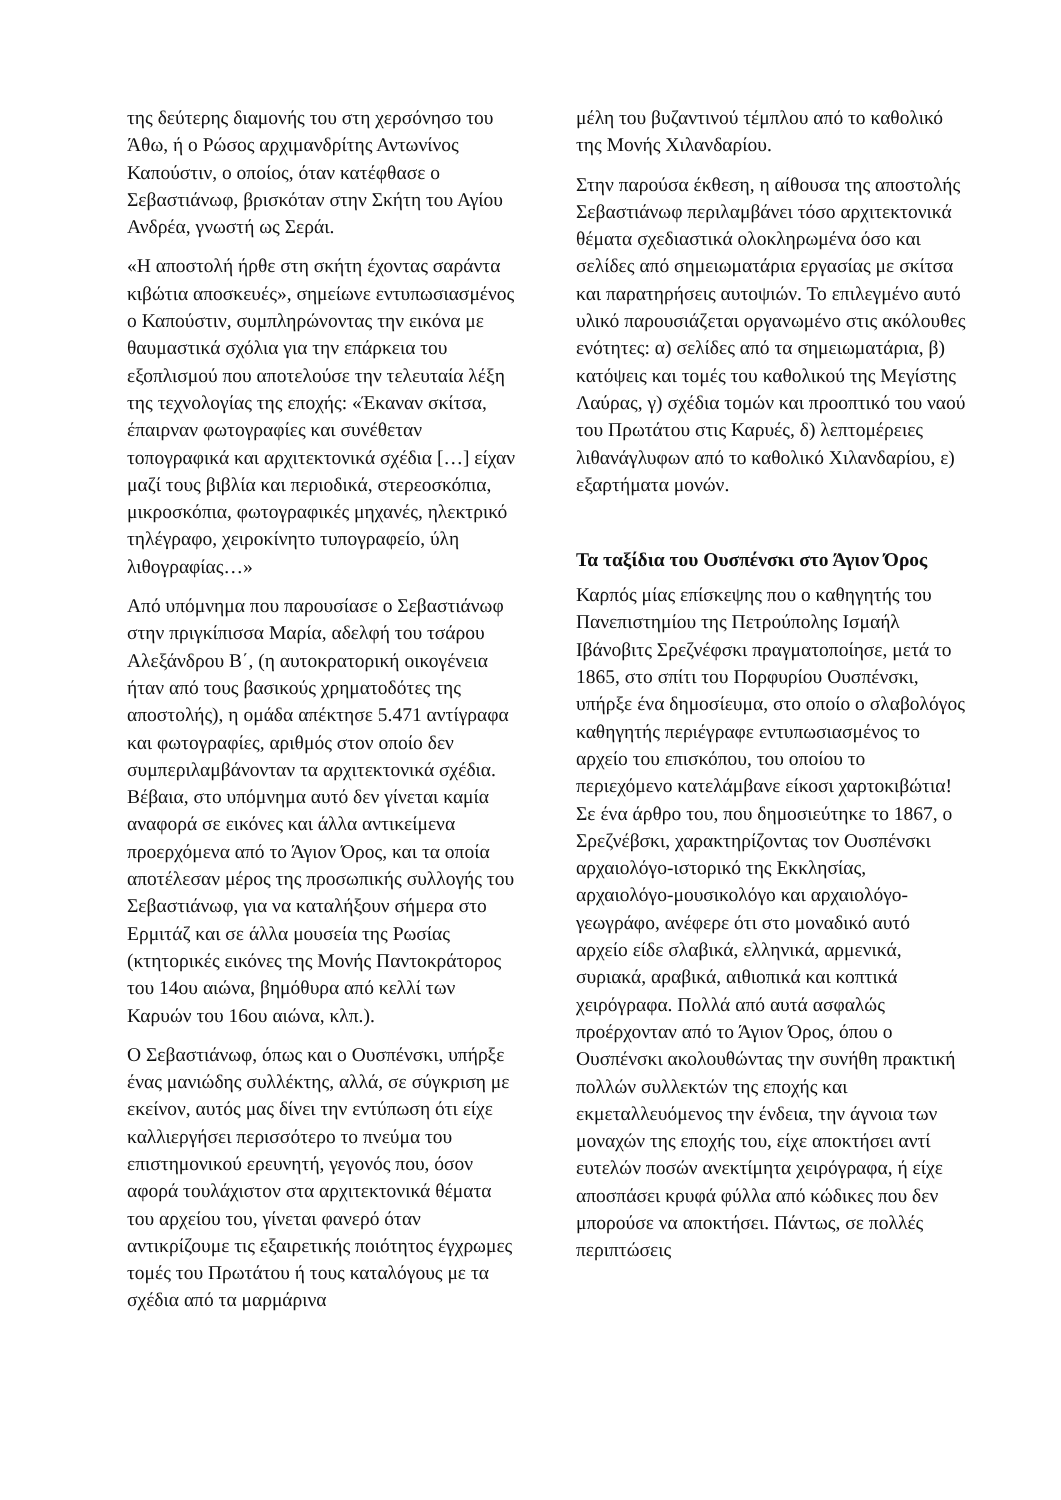της δεύτερης διαμονής του στη χερσόνησο του Άθω, ή ο Ρώσος αρχιμανδρίτης Αντωνίνος Καπούστιν, ο οποίος, όταν κατέφθασε ο Σεβαστιάνωφ, βρισκόταν στην Σκήτη του Αγίου Ανδρέα, γνωστή ως Σεράι.
«Η αποστολή ήρθε στη σκήτη έχοντας σαράντα κιβώτια αποσκευές», σημείωνε εντυπωσιασμένος ο Καπούστιν, συμπληρώνοντας την εικόνα με θαυμαστικά σχόλια για την επάρκεια του εξοπλισμού που αποτελούσε την τελευταία λέξη της τεχνολογίας της εποχής: «Έκαναν σκίτσα, έπαιρναν φωτογραφίες και συνέθεταν τοπογραφικά και αρχιτεκτονικά σχέδια […] είχαν μαζί τους βιβλία και περιοδικά, στερεοσκόπια, μικροσκόπια, φωτογραφικές μηχανές, ηλεκτρικό τηλέγραφο, χειροκίνητο τυπογραφείο, ύλη λιθογραφίας…»
Από υπόμνημα που παρουσίασε ο Σεβαστιάνωφ στην πριγκίπισσα Μαρία, αδελφή του τσάρου Αλεξάνδρου Β΄, (η αυτοκρατορική οικογένεια ήταν από τους βασικούς χρηματοδότες της αποστολής), η ομάδα απέκτησε 5.471 αντίγραφα και φωτογραφίες, αριθμός στον οποίο δεν συμπεριλαμβάνονταν τα αρχιτεκτονικά σχέδια. Βέβαια, στο υπόμνημα αυτό δεν γίνεται καμία αναφορά σε εικόνες και άλλα αντικείμενα προερχόμενα από το Άγιον Όρος, και τα οποία αποτέλεσαν μέρος της προσωπικής συλλογής του Σεβαστιάνωφ, για να καταλήξουν σήμερα στο Ερμιτάζ και σε άλλα μουσεία της Ρωσίας (κτητορικές εικόνες της Μονής Παντοκράτορος του 14ου αιώνα, βημόθυρα από κελλί των Καρυών του 16ου αιώνα, κλπ.).
Ο Σεβαστιάνωφ, όπως και ο Ουσπένσκι, υπήρξε ένας μανιώδης συλλέκτης, αλλά, σε σύγκριση με εκείνον, αυτός μας δίνει την εντύπωση ότι είχε καλλιεργήσει περισσότερο το πνεύμα του επιστημονικού ερευνητή, γεγονός που, όσον αφορά τουλάχιστον στα αρχιτεκτονικά θέματα του αρχείου του, γίνεται φανερό όταν αντικρίζουμε τις εξαιρετικής ποιότητος έγχρωμες τομές του Πρωτάτου ή τους καταλόγους με τα σχέδια από τα μαρμάρινα
μέλη του βυζαντινού τέμπλου από το καθολικό της Μονής Χιλανδαρίου.
Στην παρούσα έκθεση, η αίθουσα της αποστολής Σεβαστιάνωφ περιλαμβάνει τόσο αρχιτεκτονικά θέματα σχεδιαστικά ολοκληρωμένα όσο και σελίδες από σημειωματάρια εργασίας με σκίτσα και παρατηρήσεις αυτοψιών. Το επιλεγμένο αυτό υλικό παρουσιάζεται οργανωμένο στις ακόλουθες ενότητες: α) σελίδες από τα σημειωματάρια, β) κατόψεις και τομές του καθολικού της Μεγίστης Λαύρας, γ) σχέδια τομών και προοπτικό του ναού του Πρωτάτου στις Καρυές, δ) λεπτομέρειες λιθανάγλυφων από το καθολικό Χιλανδαρίου, ε) εξαρτήματα μονών.
Τα ταξίδια του Ουσπένσκι στο Άγιον Όρος
Καρπός μίας επίσκεψης που ο καθηγητής του Πανεπιστημίου της Πετρούπολης Ισμαήλ Ιβάνοβιτς Σρεζνέφσκι πραγματοποίησε, μετά το 1865, στο σπίτι του Πορφυρίου Ουσπένσκι, υπήρξε ένα δημοσίευμα, στο οποίο ο σλαβολόγος καθηγητής περιέγραφε εντυπωσιασμένος το αρχείο του επισκόπου, του οποίου το περιεχόμενο κατελάμβανε είκοσι χαρτοκιβώτια! Σε ένα άρθρο του, που δημοσιεύτηκε το 1867, ο Σρεζνέβσκι, χαρακτηρίζοντας τον Ουσπένσκι αρχαιολόγο-ιστορικό της Εκκλησίας, αρχαιολόγο-μουσικολόγο και αρχαιολόγο-γεωγράφο, ανέφερε ότι στο μοναδικό αυτό αρχείο είδε σλαβικά, ελληνικά, αρμενικά, συριακά, αραβικά, αιθιοπικά και κοπτικά χειρόγραφα. Πολλά από αυτά ασφαλώς προέρχονταν από το Άγιον Όρος, όπου ο Ουσπένσκι ακολουθώντας την συνήθη πρακτική πολλών συλλεκτών της εποχής και εκμεταλλευόμενος την ένδεια, την άγνοια των μοναχών της εποχής του, είχε αποκτήσει αντί ευτελών ποσών ανεκτίμητα χειρόγραφα, ή είχε αποσπάσει κρυφά φύλλα από κώδικες που δεν μπορούσε να αποκτήσει. Πάντως, σε πολλές περιπτώσεις